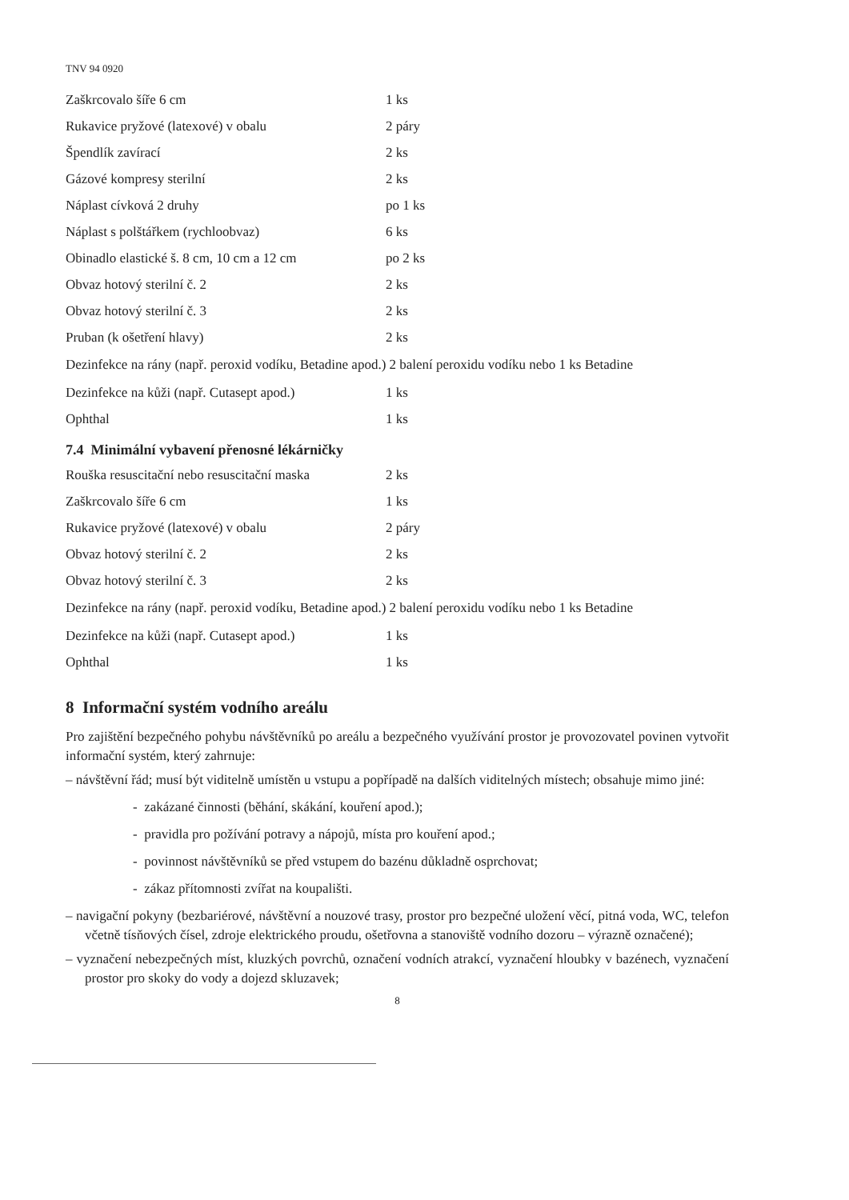TNV 94 0920
Zaškrcovalo šíře 6 cm 1 ks
Rukavice pryžové (latexové) v obalu 2 páry
Špendlík zavírací 2 ks
Gázové kompresy sterilní 2 ks
Náplast cívková 2 druhy po 1 ks
Náplast s polštářkem (rychloobvaz) 6 ks
Obinadlo elastické š. 8 cm, 10 cm a 12 cm po 2 ks
Obvaz hotový sterilní č. 2 2 ks
Obvaz hotový sterilní č. 3 2 ks
Pruban (k ošetření hlavy) 2 ks
Dezinfekce na rány (např. peroxid vodíku, Betadine apod.) 2 balení peroxidu vodíku nebo 1 ks Betadine
Dezinfekce na kůži (např. Cutasept apod.) 1 ks
Ophthal 1 ks
7.4 Minimální vybavení přenosné lékárničky
Rouška resuscitační nebo resuscitační maska 2 ks
Zaškrcovalo šíře 6 cm 1 ks
Rukavice pryžové (latexové) v obalu 2 páry
Obvaz hotový sterilní č. 2 2 ks
Obvaz hotový sterilní č. 3 2 ks
Dezinfekce na rány (např. peroxid vodíku, Betadine apod.) 2 balení peroxidu vodíku nebo 1 ks Betadine
Dezinfekce na kůži (např. Cutasept apod.) 1 ks
Ophthal 1 ks
8 Informační systém vodního areálu
Pro zajištění bezpečného pohybu návštěvníků po areálu a bezpečného využívání prostor je provozovatel povinen vytvořit informační systém, který zahrnuje:
– návštěvní řád; musí být viditelně umístěn u vstupu a popřípadě na dalších viditelných místech; obsahuje mimo jiné:
- zakázané činnosti (běhání, skákání, kouření apod.);
- pravidla pro požívání potravy a nápojů, místa pro kouření apod.;
- povinnost návštěvníků se před vstupem do bazénu důkladně osprchovat;
- zákaz přítomnosti zvířat na koupališti.
– navigační pokyny (bezbariérové, návštěvní a nouzové trasy, prostor pro bezpečné uložení věcí, pitná voda, WC, telefon včetně tísňových čísel, zdroje elektrického proudu, ošetřovna a stanoviště vodního dozoru – výrazně označené);
– vyznačení nebezpečných míst, kluzkých povrchů, označení vodních atrakcí, vyznačení hloubky v bazénech, vyznačení prostor pro skoky do vody a dojezd skluzavek;
8